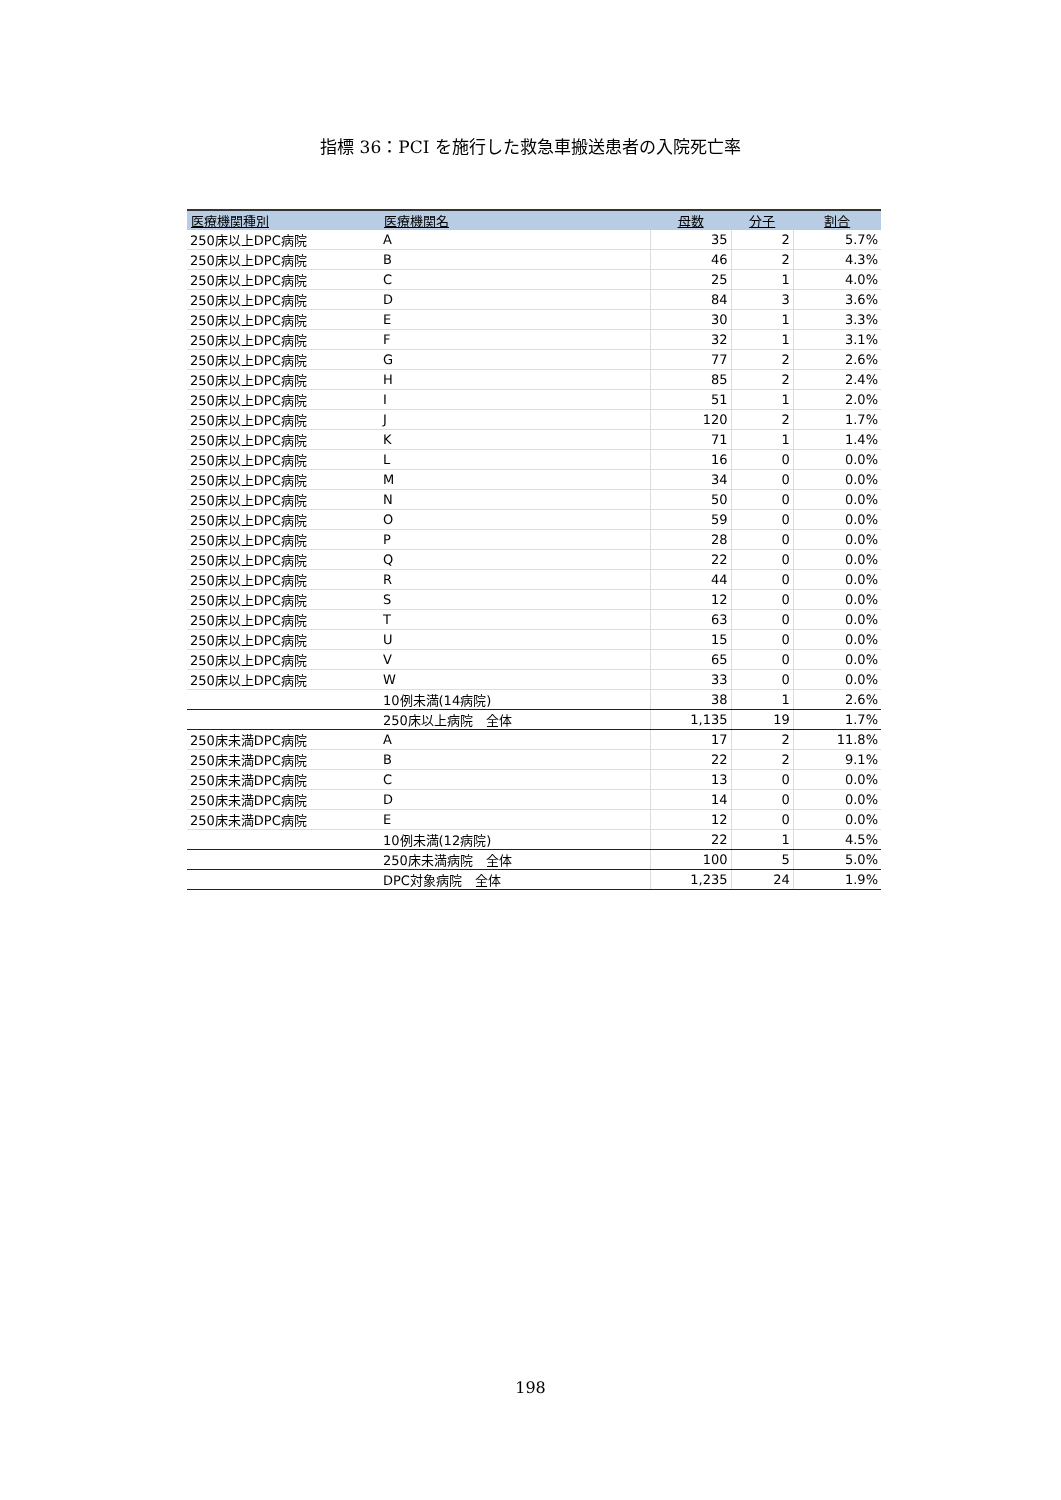指標 36：PCI を施行した救急車搬送患者の入院死亡率
| 医療機関種別 | 医療機関名 | 母数 | 分子 | 割合 |
| --- | --- | --- | --- | --- |
| 250床以上DPC病院 | A | 35 | 2 | 5.7% |
| 250床以上DPC病院 | B | 46 | 2 | 4.3% |
| 250床以上DPC病院 | C | 25 | 1 | 4.0% |
| 250床以上DPC病院 | D | 84 | 3 | 3.6% |
| 250床以上DPC病院 | E | 30 | 1 | 3.3% |
| 250床以上DPC病院 | F | 32 | 1 | 3.1% |
| 250床以上DPC病院 | G | 77 | 2 | 2.6% |
| 250床以上DPC病院 | H | 85 | 2 | 2.4% |
| 250床以上DPC病院 | I | 51 | 1 | 2.0% |
| 250床以上DPC病院 | J | 120 | 2 | 1.7% |
| 250床以上DPC病院 | K | 71 | 1 | 1.4% |
| 250床以上DPC病院 | L | 16 | 0 | 0.0% |
| 250床以上DPC病院 | M | 34 | 0 | 0.0% |
| 250床以上DPC病院 | N | 50 | 0 | 0.0% |
| 250床以上DPC病院 | O | 59 | 0 | 0.0% |
| 250床以上DPC病院 | P | 28 | 0 | 0.0% |
| 250床以上DPC病院 | Q | 22 | 0 | 0.0% |
| 250床以上DPC病院 | R | 44 | 0 | 0.0% |
| 250床以上DPC病院 | S | 12 | 0 | 0.0% |
| 250床以上DPC病院 | T | 63 | 0 | 0.0% |
| 250床以上DPC病院 | U | 15 | 0 | 0.0% |
| 250床以上DPC病院 | V | 65 | 0 | 0.0% |
| 250床以上DPC病院 | W | 33 | 0 | 0.0% |
| | 10例未満(14病院) | 38 | 1 | 2.6% |
| | 250床以上病院 全体 | 1,135 | 19 | 1.7% |
| 250床未満DPC病院 | A | 17 | 2 | 11.8% |
| 250床未満DPC病院 | B | 22 | 2 | 9.1% |
| 250床未満DPC病院 | C | 13 | 0 | 0.0% |
| 250床未満DPC病院 | D | 14 | 0 | 0.0% |
| 250床未満DPC病院 | E | 12 | 0 | 0.0% |
| | 10例未満(12病院) | 22 | 1 | 4.5% |
| | 250床未満病院 全体 | 100 | 5 | 5.0% |
| | DPC対象病院 全体 | 1,235 | 24 | 1.9% |
198